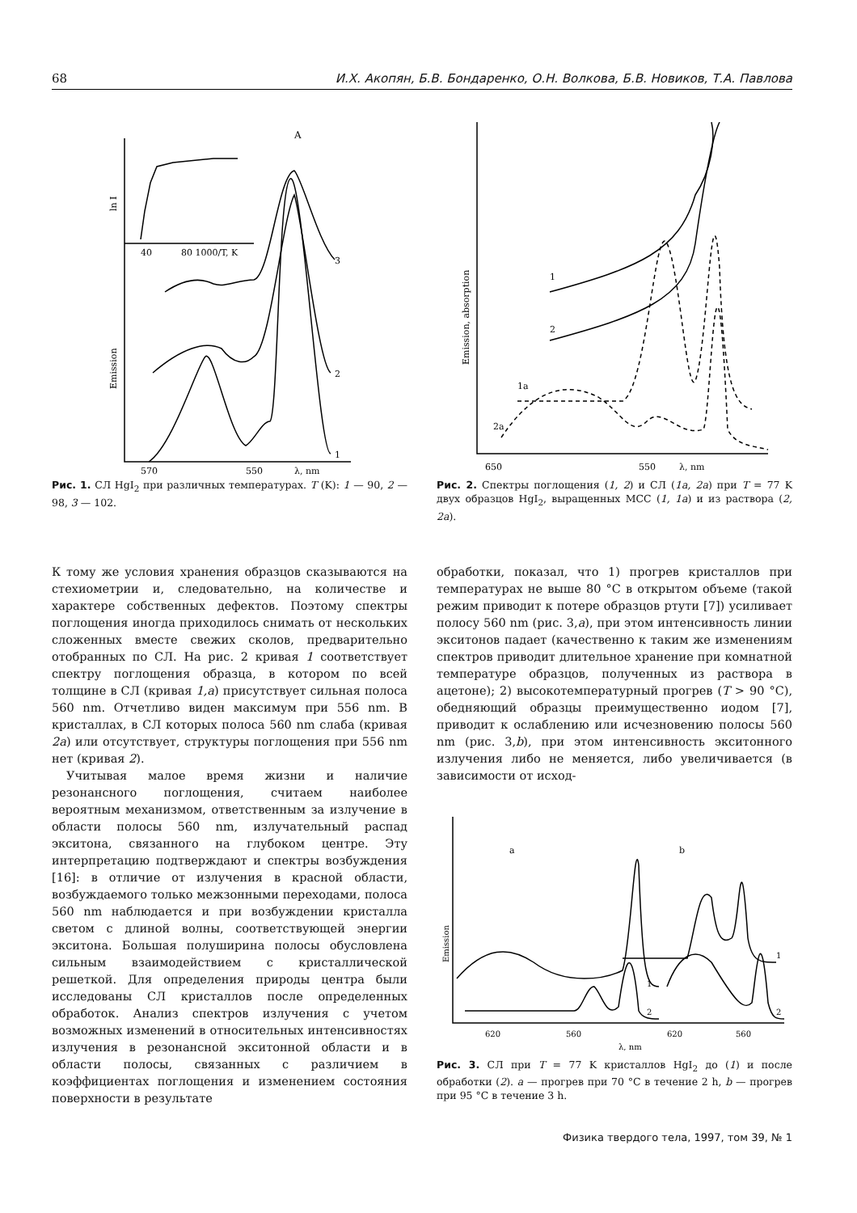68 И.Х. Акопян, Б.В. Бондаренко, О.Н. Волкова, Б.В. Новиков, Т.А. Павлова
A
40
80 1000/T, K
570
550
λ, nm
3
2
1
ln I
Emission
Рис. 1. СЛ HgI<sub>2</sub> при различных температурах. T (K): 1 — 90, 2 — 98, 3 — 102.
1
2
1a
2a
650
550
λ, nm
Emission, absorption
Рис. 2. Спектры поглощения (1, 2) и СЛ (1a, 2a) при T = 77 K двух образцов HgI<sub>2</sub>, выращенных МСС (1, 1a) и из раствора (2, 2a).
К тому же условия хранения образцов сказываются на стехиометрии и, следовательно, на количестве и характере собственных дефектов. Поэтому спектры поглощения иногда приходилось снимать от нескольких сложенных вместе свежих сколов, предварительно отобранных по СЛ. На рис. 2 кривая 1 соответствует спектру поглощения образца, в котором по всей толщине в СЛ (кривая 1,a) присутствует сильная полоса 560 nm. Отчетливо виден максимум при 556 nm. В кристаллах, в СЛ которых полоса 560 nm слаба (кривая 2a) или отсутствует, структуры поглощения при 556 nm нет (кривая 2).
Учитывая малое время жизни и наличие резонансного поглощения, считаем наиболее вероятным механизмом, ответственным за излучение в области полосы 560 nm, излучательный распад экситона, связанного на глубоком центре. Эту интерпретацию подтверждают и спектры возбуждения [16]: в отличие от излучения в красной области, возбуждаемого только межзонными переходами, полоса 560 nm наблюдается и при возбуждении кристалла светом с длиной волны, соответствующей энергии экситона. Большая полуширина полосы обусловлена сильным взаимодействием с кристаллической решеткой. Для определения природы центра были исследованы СЛ кристаллов после определенных обработок. Анализ спектров излучения с учетом возможных изменений в относительных интенсивностях излучения в резонансной экситонной области и в области полосы, связанных с различием в коэффициентах поглощения и изменением состояния поверхности в результате
обработки, показал, что 1) прогрев кристаллов при температурах не выше 80 °C в открытом объеме (такой режим приводит к потере образцов ртути [7]) усиливает полосу 560 nm (рис. 3,a), при этом интенсивность линии экситонов падает (качественно к таким же изменениям спектров приводит длительное хранение при комнатной температуре образцов, полученных из раствора в ацетоне); 2) высокотемпературный прогрев (T > 90 °C), обедняющий образцы преимущественно иодом [7], приводит к ослаблению или исчезновению полосы 560 nm (рис. 3,b), при этом интенсивность экситонного излучения либо не меняется, либо увеличивается (в зависимости от исход-
a
b
1
2
1
2
620
560
620
560
λ, nm
Emission
Рис. 3. СЛ при T = 77 K кристаллов HgI<sub>2</sub> до (1) и после обработки (2). a — прогрев при 70 °C в течение 2 h, b — прогрев при 95 °C в течение 3 h.
Физика твердого тела, 1997, том 39, № 1